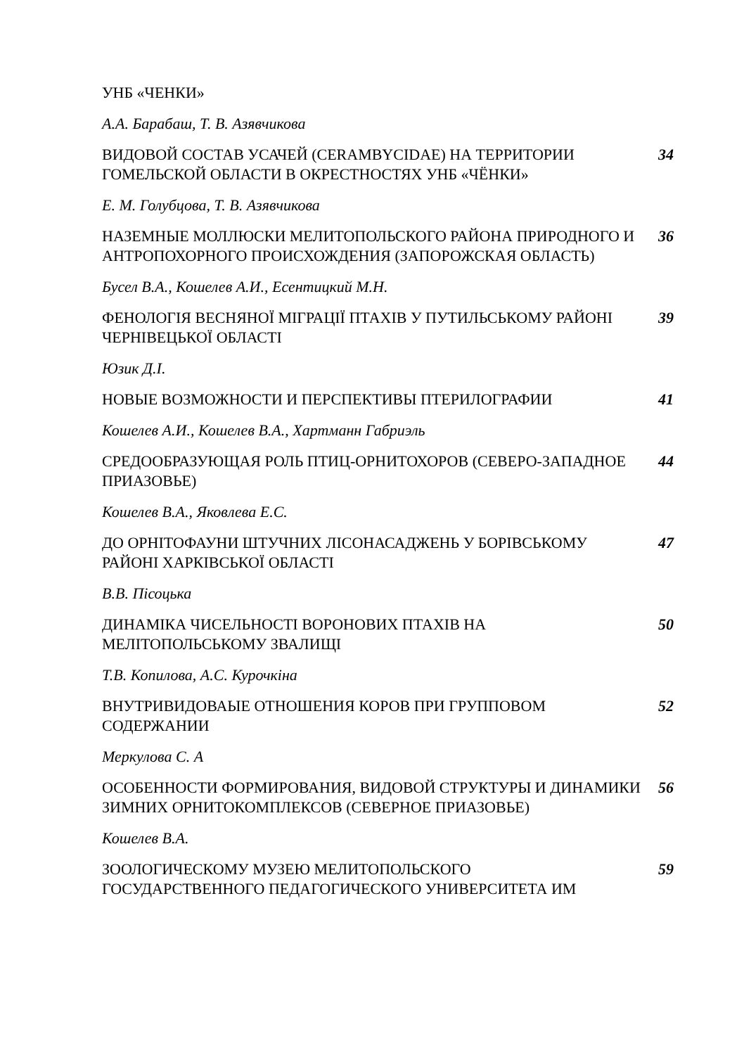УНБ «ЧЕНКИ»
А.А. Барабаш, Т. В. Азявчикова
ВИДОВОЙ СОСТАВ УСАЧЕЙ (CERAMBYCIDAE) НА ТЕРРИТОРИИ ГОМЕЛЬСКОЙ ОБЛАСТИ В ОКРЕСТНОСТЯХ УНБ «ЧЁНКИ»
34
Е. М. Голубцова, Т. В. Азявчикова
НАЗЕМНЫЕ МОЛЛЮСКИ МЕЛИТОПОЛЬСКОГО РАЙОНА ПРИРОДНОГО И АНТРОПОХОРНОГО ПРОИСХОЖДЕНИЯ (ЗАПОРОЖСКАЯ ОБЛАСТЬ)
36
Бусел В.А., Кошелев А.И., Есентицкий М.Н.
ФЕНОЛОГІЯ ВЕСНЯНОЇ МІГРАЦІЇ ПТАХІВ У ПУТИЛЬСЬКОМУ РАЙОНІ ЧЕРНІВЕЦЬКОЇ ОБЛАСТІ
39
Юзик Д.І.
НОВЫЕ ВОЗМОЖНОСТИ И ПЕРСПЕКТИВЫ ПТЕРИЛОГРАФИИ 41
Кошелев А.И., Кошелев В.А., Хартманн Габриэль
СРЕДООБРАЗУЮЩАЯ РОЛЬ ПТИЦ-ОРНИТОХОРОВ (СЕВЕРО-ЗАПАДНОЕ ПРИАЗОВЬЕ)
44
Кошелев В.А., Яковлева Е.С.
ДО ОРНІТОФАУНИ ШТУЧНИХ ЛІСОНАСАДЖЕНЬ У БОРІВСЬКОМУ РАЙОНІ ХАРКІВСЬКОЇ ОБЛАСТІ
47
В.В. Пісоцька
ДИНАМІКА ЧИСЕЛЬНОСТІ ВОРОНОВИХ ПТАХІВ НА МЕЛІТОПОЛЬСЬКОМУ ЗВАЛИЩІ
50
Т.В. Копилова, А.С. Курочкіна
ВНУТРИВИДОВАЫЕ ОТНОШЕНИЯ КОРОВ ПРИ ГРУППОВОМ СОДЕРЖАНИИ 52
Меркулова С. А
ОСОБЕННОСТИ ФОРМИРОВАНИЯ, ВИДОВОЙ СТРУКТУРЫ И ДИНАМИКИ ЗИМНИХ ОРНИТОКОМПЛЕКСОВ (СЕВЕРНОЕ ПРИАЗОВЬЕ)
56
Кошелев В.А.
ЗООЛОГИЧЕСКОМУ МУЗЕЮ МЕЛИТОПОЛЬСКОГО
ГОСУДАРСТВЕННОГО ПЕДАГОГИЧЕСКОГО УНИВЕРСИТЕТА ИМ
59